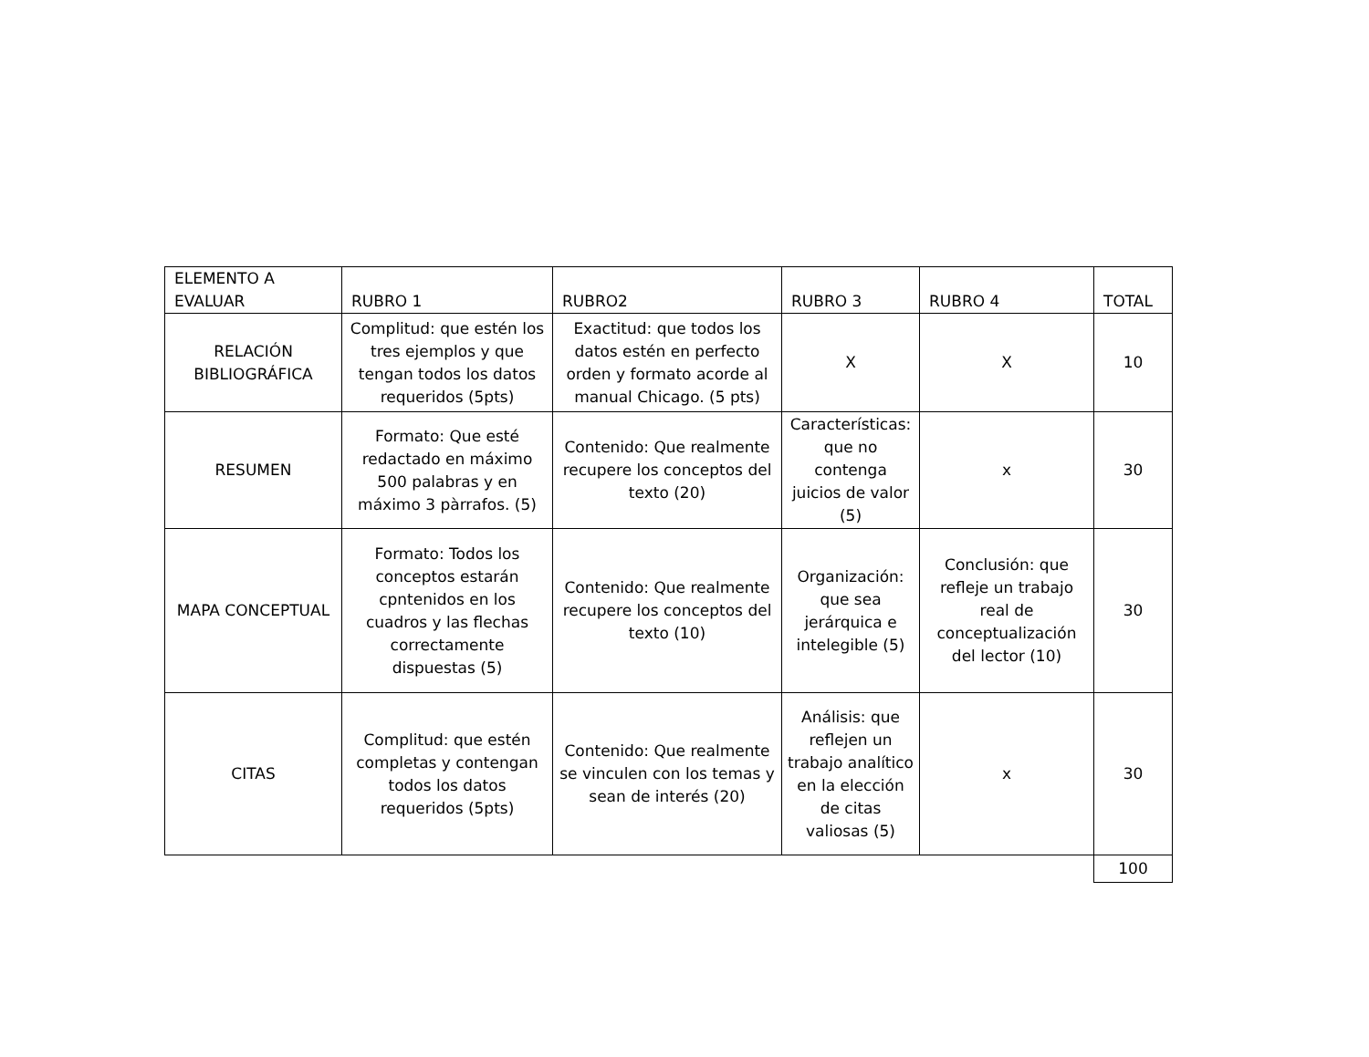| ELEMENTO A EVALUAR | RUBRO 1 | RUBRO2 | RUBRO 3 | RUBRO 4 | TOTAL |
| --- | --- | --- | --- | --- | --- |
| RELACIÓN BIBLIOGRÁFICA | Complitud: que estén los tres ejemplos y que tengan todos los datos requeridos (5pts) | Exactitud: que todos los datos estén en perfecto orden y formato acorde al manual Chicago. (5 pts) | X | X | 10 |
| RESUMEN | Formato: Que esté redactado en máximo 500 palabras y en máximo 3 pàrrafos. (5) | Contenido: Que realmente recupere los conceptos del texto (20) | Características: que no contenga juicios de valor (5) | x | 30 |
| MAPA CONCEPTUAL | Formato: Todos los conceptos estarán cpntenidos en los cuadros y las flechas correctamente dispuestas (5) | Contenido: Que realmente recupere los conceptos del texto (10) | Organización: que sea jerárquica e intelegible (5) | Conclusión: que refleje un trabajo real de conceptualización del lector (10) | 30 |
| CITAS | Complitud: que estén completas y contengan todos los datos requeridos (5pts) | Contenido: Que realmente se vinculen con los temas y sean de interés (20) | Análisis: que reflejen un trabajo analítico en la elección de citas valiosas (5) | x | 30 |
| | | | | | 100 |